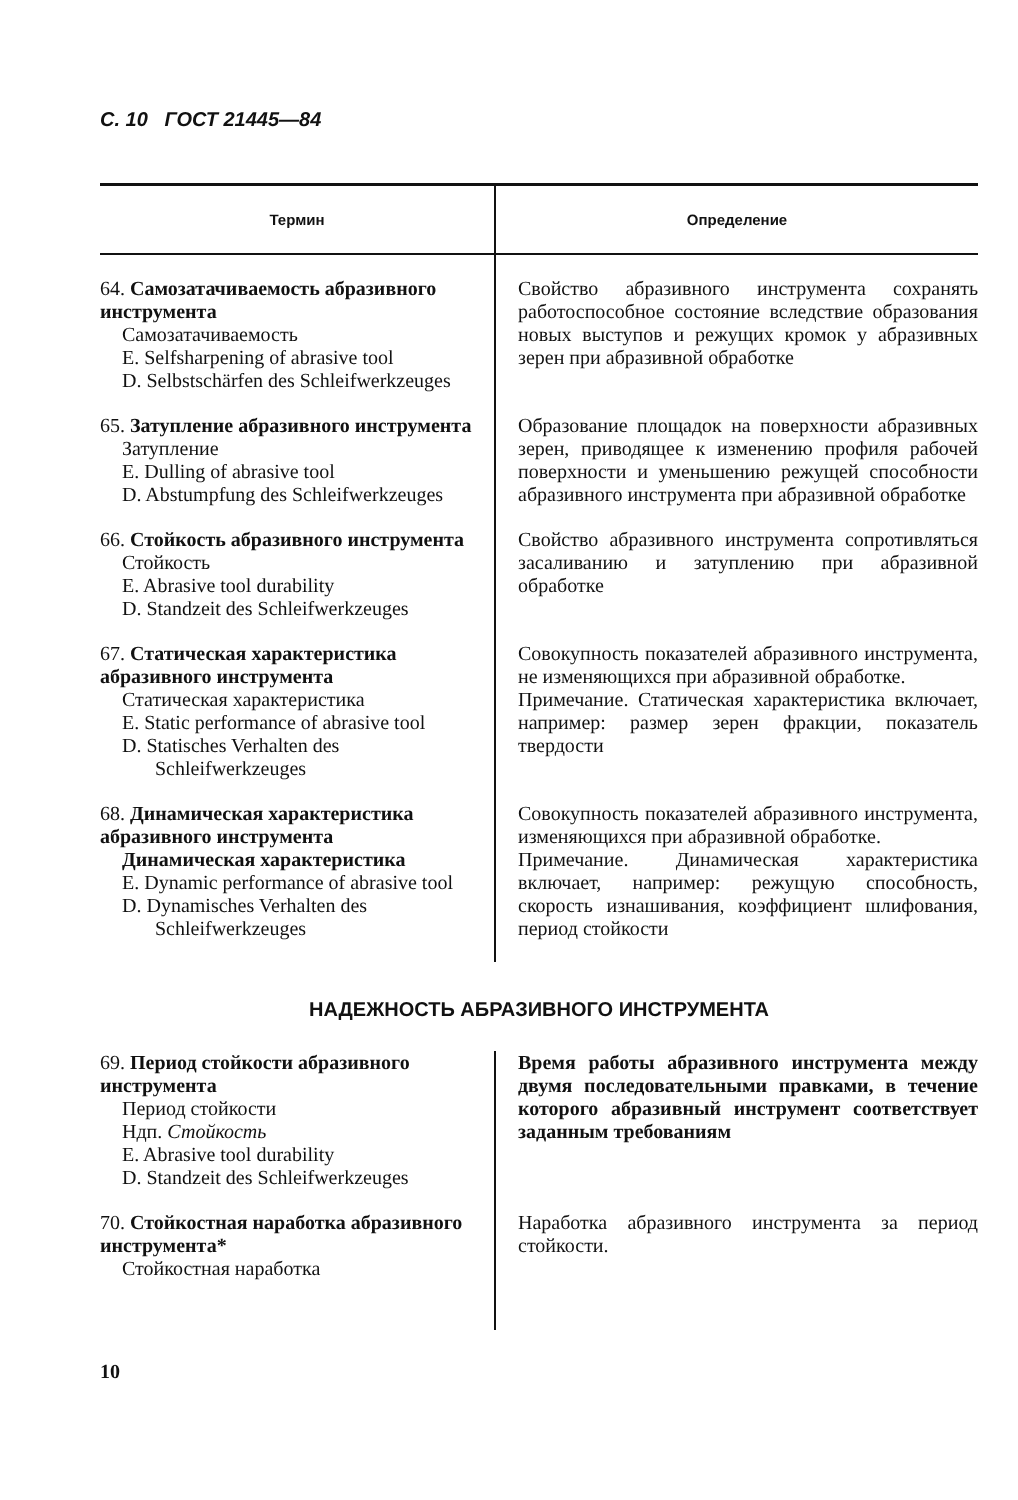С. 10 ГОСТ 21445—84
| Термин | Определение |
| --- | --- |
| 64. Самозатачиваемость абразивного инструмента Самозатачиваемость E. Selfsharpening of abrasive tool D. Selbstschärfen des Schleifwerkzeuges | Свойство абразивного инструмента сохранять работоспособное состояние вследствие образования новых выступов и режущих кромок у абразивных зерен при абразивной обработке |
| 65. Затупление абразивного инструмента Затупление E. Dulling of abrasive tool D. Abstumpfung des Schleifwerkzeuges | Образование площадок на поверхности абразивных зерен, приводящее к изменению профиля рабочей поверхности и уменьшению режущей способности абразивного инструмента при абразивной обработке |
| 66. Стойкость абразивного инструмента Стойкость E. Abrasive tool durability D. Standzeit des Schleifwerkzeuges | Свойство абразивного инструмента сопротивляться засаливанию и затуплению при абразивной обработке |
| 67. Статическая характеристика абразивного инструмента Статическая характеристика E. Static performance of abrasive tool D. Statisches Verhalten des Schleifwerkzeuges | Совокупность показателей абразивного инструмента, не изменяющихся при абразивной обработке. Примечание. Статическая характеристика включает, например: размер зерен фракции, показатель твердости |
| 68. Динамическая характеристика абразивного инструмента Динамическая характеристика E. Dynamic performance of abrasive tool D. Dynamisches Verhalten des Schleifwerkzeuges | Совокупность показателей абразивного инструмента, изменяющихся при абразивной обработке. Примечание. Динамическая характеристика включает, например: режущую способность, скорость изнашивания, коэффициент шлифования, период стойкости |
НАДЕЖНОСТЬ АБРАЗИВНОГО ИНСТРУМЕНТА
| 69. Период стойкости абразивного инструмента Период стойкости Ндп. Стойкость E. Abrasive tool durability D. Standzeit des Schleifwerkzeuges | Время работы абразивного инструмента между двумя последовательными правками, в течение которого абразивный инструмент соответствует заданным требованиям |
| 70. Стойкостная наработка абразивного инструмента* Стойкостная наработка | Наработка абразивного инструмента за период стойкости. |
10